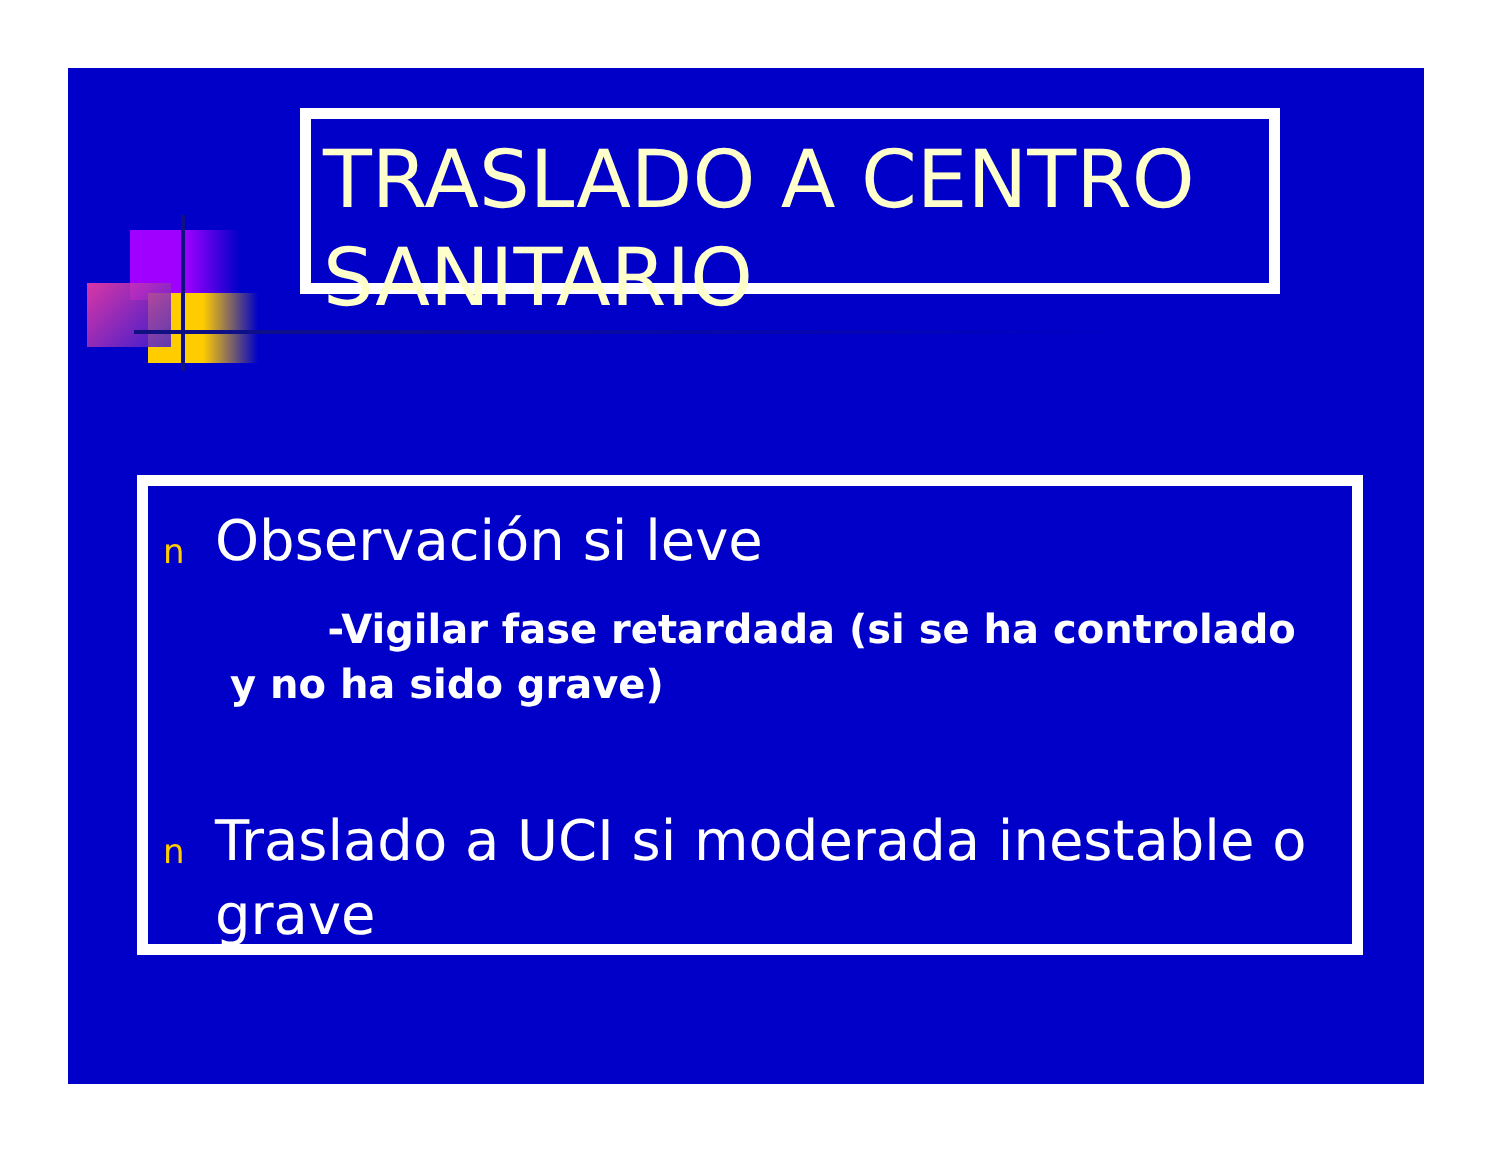TRASLADO A CENTRO SANITARIO
n Observación si leve
-Vigilar fase retardada (si se ha controlado y no ha sido grave)
n Traslado a UCI si moderada inestable o grave